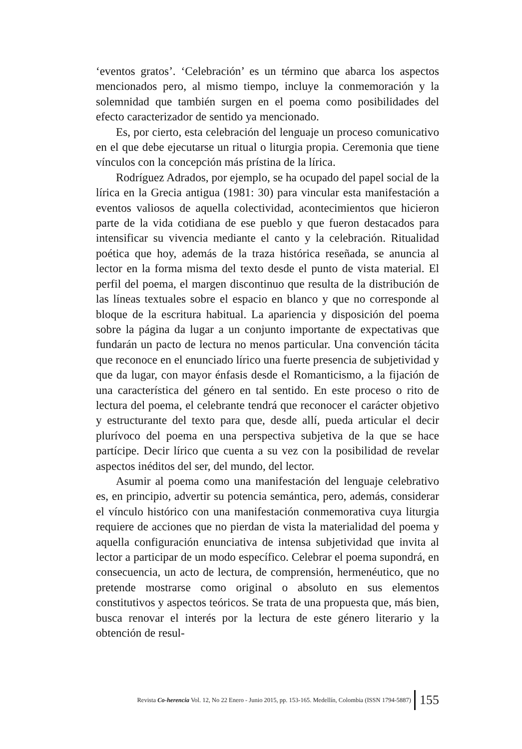‘eventos gratos’. ‘Celebración’ es un término que abarca los aspectos mencionados pero, al mismo tiempo, incluye la conmemoración y la solemnidad que también surgen en el poema como posibilidades del efecto caracterizador de sentido ya mencionado.
Es, por cierto, esta celebración del lenguaje un proceso comunicativo en el que debe ejecutarse un ritual o liturgia propia. Ceremonia que tiene vínculos con la concepción más prístina de la lírica.
Rodríguez Adrados, por ejemplo, se ha ocupado del papel social de la lírica en la Grecia antigua (1981: 30) para vincular esta manifestación a eventos valiosos de aquella colectividad, acontecimientos que hicieron parte de la vida cotidiana de ese pueblo y que fueron destacados para intensificar su vivencia mediante el canto y la celebración. Ritualidad poética que hoy, además de la traza histórica reseñada, se anuncia al lector en la forma misma del texto desde el punto de vista material. El perfil del poema, el margen discontinuo que resulta de la distribución de las líneas textuales sobre el espacio en blanco y que no corresponde al bloque de la escritura habitual. La apariencia y disposición del poema sobre la página da lugar a un conjunto importante de expectativas que fundarán un pacto de lectura no menos particular. Una convención tácita que reconoce en el enunciado lírico una fuerte presencia de subjetividad y que da lugar, con mayor énfasis desde el Romanticismo, a la fijación de una característica del género en tal sentido. En este proceso o rito de lectura del poema, el celebrante tendrá que reconocer el carácter objetivo y estructurante del texto para que, desde allí, pueda articular el decir plurívoco del poema en una perspectiva subjetiva de la que se hace partícipe. Decir lírico que cuenta a su vez con la posibilidad de revelar aspectos inéditos del ser, del mundo, del lector.
Asumir al poema como una manifestación del lenguaje celebrativo es, en principio, advertir su potencia semántica, pero, además, considerar el vínculo histórico con una manifestación conmemorativa cuya liturgia requiere de acciones que no pierdan de vista la materialidad del poema y aquella configuración enunciativa de intensa subjetividad que invita al lector a participar de un modo específico. Celebrar el poema supondrá, en consecuencia, un acto de lectura, de comprensión, hermenéutico, que no pretende mostrarse como original o absoluto en sus elementos constitutivos y aspectos teóricos. Se trata de una propuesta que, más bien, busca renovar el interés por la lectura de este género literario y la obtención de resul-
Revista Co-herencia Vol. 12, No 22 Enero - Junio 2015, pp. 153-165. Medellín, Colombia (ISSN 1794-5887) 155